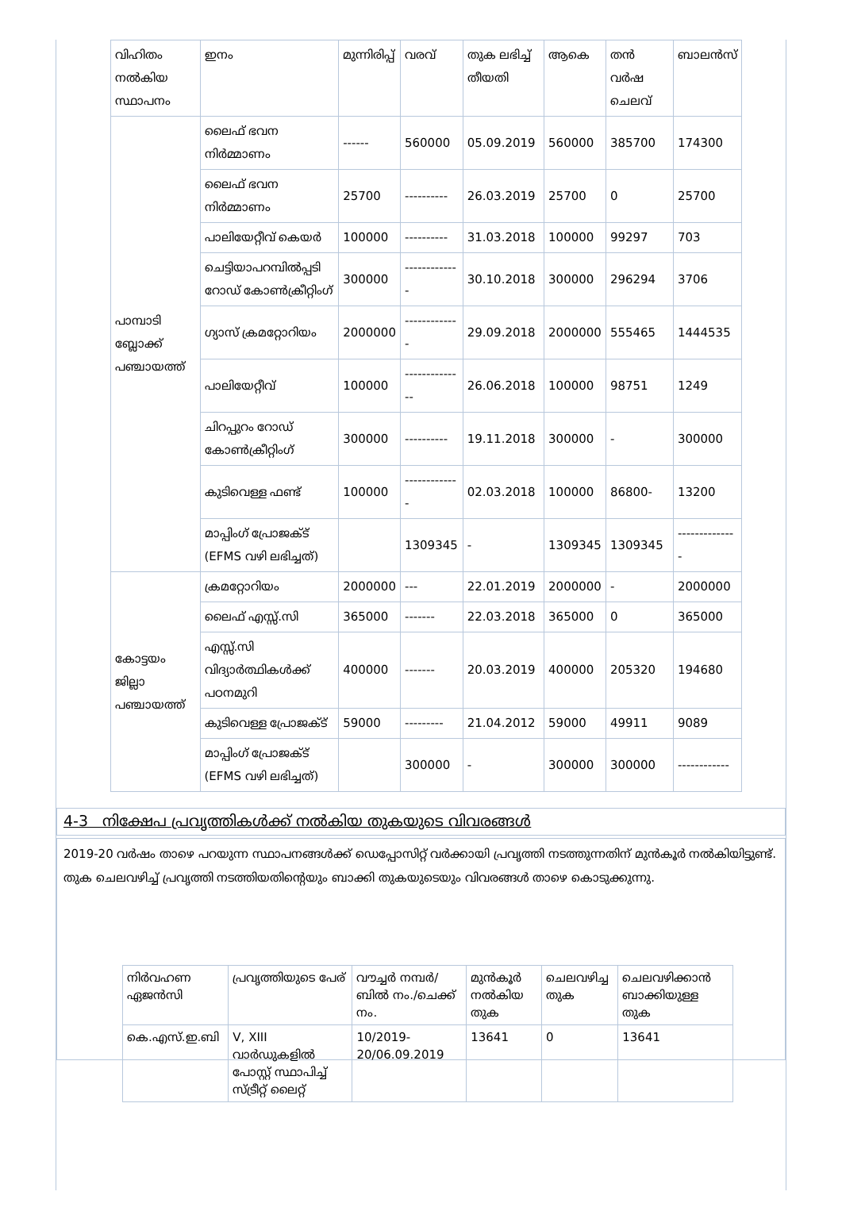| വിഹിതം നൽകിയ സ്ഥാപനം | ഇനം | മുന്നിരിപ്പ് | വരവ് | തുക ലഭിച്ച് തീയതി | ആകെ | തൻ വർഷ ചെലവ് | ബാലൻസ് |
| --- | --- | --- | --- | --- | --- | --- | --- |
| പാമ്പാടി ബ്ലോക്ക് പഞ്ചായത്ത് | ലൈഫ് ഭവന നിർമ്മാണം | ------ | 560000 | 05.09.2019 | 560000 | 385700 | 174300 |
| | ലൈഫ് ഭവന നിർമ്മാണം | 25700 | ---------- | 26.03.2019 | 25700 | 0 | 25700 |
| | പാലിയേറ്റീവ് കെയർ | 100000 | ---------- | 31.03.2018 | 100000 | 99297 | 703 |
| | ചെട്ടിയാപറമ്പിൽപ്പടി റോഡ് കോൺക്രീറ്റിംഗ് | 300000 | ------------- | 30.10.2018 | 300000 | 296294 | 3706 |
| | ഗ്യാസ് ക്രമറ്റോറിയം | 2000000 | ------------- | 29.09.2018 | 2000000 | 555465 | 1444535 |
| | പാലിയേറ്റീവ് | 100000 | -------------- | 26.06.2018 | 100000 | 98751 | 1249 |
| | ചിറപ്പുറം റോഡ് കോൺക്രീറ്റിംഗ് | 300000 | ---------- | 19.11.2018 | 300000 | - | 300000 |
| | കുടിവെള്ള ഫണ്ട് | 100000 | ------------- | 02.03.2018 | 100000 | 86800- | 13200 |
| | മാപ്പിംഗ് പ്രോജക്ട് (EFMS വഴി ലഭിച്ചത്) | | 1309345 | - | 1309345 | 1309345 | -------------- |
| കോട്ടയം ജില്ലാ പഞ്ചായത്ത് | ക്രമറ്റോറിയം | 2000000 | --- | 22.01.2019 | 2000000 | - | 2000000 |
| | ലൈഫ് എസ്സ്.സി | 365000 | ------- | 22.03.2018 | 365000 | 0 | 365000 |
| | എസ്സ്.സി വിദ്യാർത്ഥികൾക്ക് പഠനമുറി | 400000 | ------- | 20.03.2019 | 400000 | 205320 | 194680 |
| | കുടിവെള്ള പ്രോജക്ട് | 59000 | --------- | 21.04.2012 | 59000 | 49911 | 9089 |
| | മാപ്പിംഗ് പ്രോജക്ട് (EFMS വഴി ലഭിച്ചത്) | | 300000 | - | 300000 | 300000 | ------------ |
4-3 നിക്ഷേപ പ്രവൃത്തികൾക്ക് നൽകിയ തുകയുടെ വിവരങ്ങൾ
2019-20 വർഷം താഴെ പറയുന്ന സ്ഥാപനങ്ങൾക്ക് ഡെപ്പോസിറ്റ് വർക്കായി പ്രവൃത്തി നടത്തുന്നതിന് മുൻകൂർ നൽകിയിട്ടുണ്ട്. തുക ചെലവഴിച്ച് പ്രവൃത്തി നടത്തിയതിന്റെയും ബാക്കി തുകയുടെയും വിവരങ്ങൾ താഴെ കൊടുക്കുന്നു.
| നിർവഹണ ഏജൻസി | പ്രവൃത്തിയുടെ പേര് | വൗച്ചർ നമ്പർ/ബിൽ നം./ചെക്ക് നം. | മുൻകൂർ നൽകിയ തുക | ചെലവഴിച്ച തുക | ചെലവഴിക്കാൻ ബാക്കിയുള്ള തുക |
| --- | --- | --- | --- | --- | --- |
| കെ.എസ്.ഇ.ബി | V, XIII വാർഡുകളിൽ പോസ്റ്റ് സ്ഥാപിച്ച് സ്ട്രീറ്റ് ലൈറ്റ് | 10/2019-20/06.09.2019 | 13641 | 0 | 13641 |